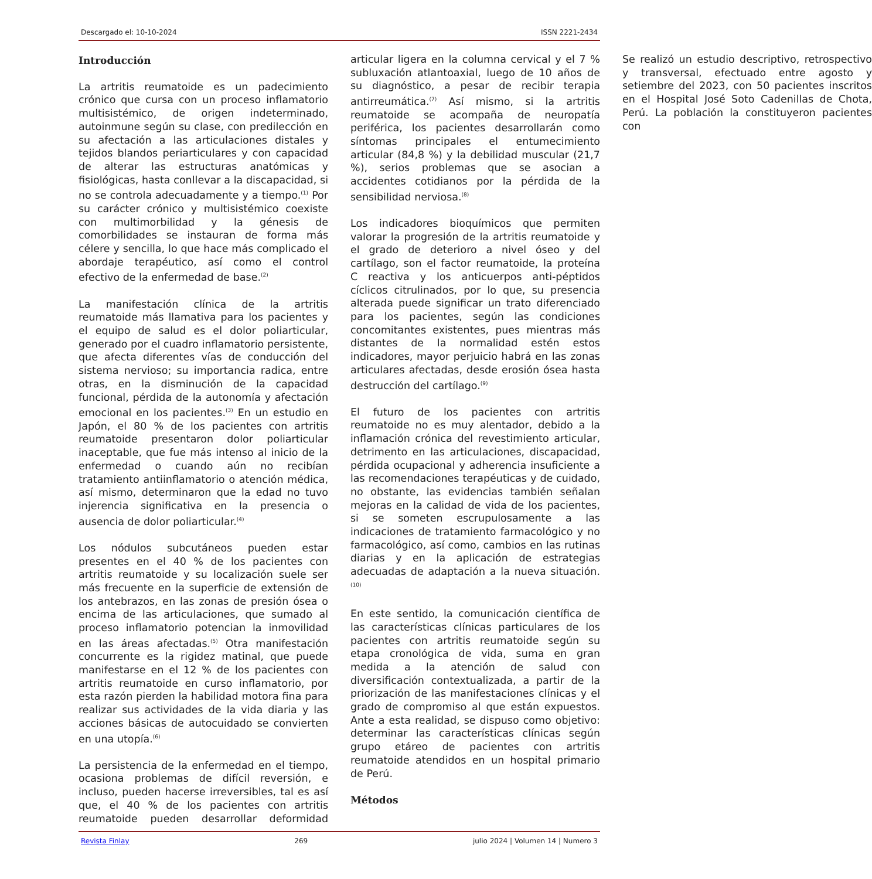Descargado el: 10-10-2024 ISSN 2221-2434
Introducción
La artritis reumatoide es un padecimiento crónico que cursa con un proceso inflamatorio multisistémico, de origen indeterminado, autoinmune según su clase, con predilección en su afectación a las articulaciones distales y tejidos blandos periarticulares y con capacidad de alterar las estructuras anatómicas y fisiológicas, hasta conllevar a la discapacidad, si no se controla adecuadamente y a tiempo.<sup>(1)</sup> Por su carácter crónico y multisistémico coexiste con multimorbilidad y la génesis de comorbilidades se instauran de forma más célere y sencilla, lo que hace más complicado el abordaje terapéutico, así como el control efectivo de la enfermedad de base.<sup>(2)</sup>
La manifestación clínica de la artritis reumatoide más llamativa para los pacientes y el equipo de salud es el dolor poliarticular, generado por el cuadro inflamatorio persistente, que afecta diferentes vías de conducción del sistema nervioso; su importancia radica, entre otras, en la disminución de la capacidad funcional, pérdida de la autonomía y afectación emocional en los pacientes.<sup>(3)</sup> En un estudio en Japón, el 80 % de los pacientes con artritis reumatoide presentaron dolor poliarticular inaceptable, que fue más intenso al inicio de la enfermedad o cuando aún no recibían tratamiento antiinflamatorio o atención médica, así mismo, determinaron que la edad no tuvo injerencia significativa en la presencia o ausencia de dolor poliarticular.<sup>(4)</sup>
Los nódulos subcutáneos pueden estar presentes en el 40 % de los pacientes con artritis reumatoide y su localización suele ser más frecuente en la superficie de extensión de los antebrazos, en las zonas de presión ósea o encima de las articulaciones, que sumado al proceso inflamatorio potencian la inmovilidad en las áreas afectadas.<sup>(5)</sup> Otra manifestación concurrente es la rigidez matinal, que puede manifestarse en el 12 % de los pacientes con artritis reumatoide en curso inflamatorio, por esta razón pierden la habilidad motora fina para realizar sus actividades de la vida diaria y las acciones básicas de autocuidado se convierten en una utopía.<sup>(6)</sup>
La persistencia de la enfermedad en el tiempo, ocasiona problemas de difícil reversión, e incluso, pueden hacerse irreversibles, tal es así que, el 40 % de los pacientes con artritis reumatoide pueden desarrollar deformidad articular ligera en la columna cervical y el 7 % subluxación atlantoaxial, luego de 10 años de su diagnóstico, a pesar de recibir terapia antirreumática.<sup>(7)</sup> Así mismo, si la artritis reumatoide se acompaña de neuropatía periférica, los pacientes desarrollarán como síntomas principales el entumecimiento articular (84,8 %) y la debilidad muscular (21,7 %), serios problemas que se asocian a accidentes cotidianos por la pérdida de la sensibilidad nerviosa.<sup>(8)</sup>
Los indicadores bioquímicos que permiten valorar la progresión de la artritis reumatoide y el grado de deterioro a nivel óseo y del cartílago, son el factor reumatoide, la proteína C reactiva y los anticuerpos anti-péptidos cíclicos citrulinados, por lo que, su presencia alterada puede significar un trato diferenciado para los pacientes, según las condiciones concomitantes existentes, pues mientras más distantes de la normalidad estén estos indicadores, mayor perjuicio habrá en las zonas articulares afectadas, desde erosión ósea hasta destrucción del cartílago.<sup>(9)</sup>
El futuro de los pacientes con artritis reumatoide no es muy alentador, debido a la inflamación crónica del revestimiento articular, detrimento en las articulaciones, discapacidad, pérdida ocupacional y adherencia insuficiente a las recomendaciones terapéuticas y de cuidado, no obstante, las evidencias también señalan mejoras en la calidad de vida de los pacientes, si se someten escrupulosamente a las indicaciones de tratamiento farmacológico y no farmacológico, así como, cambios en las rutinas diarias y en la aplicación de estrategias adecuadas de adaptación a la nueva situación.<sup>(10)</sup>
En este sentido, la comunicación científica de las características clínicas particulares de los pacientes con artritis reumatoide según su etapa cronológica de vida, suma en gran medida a la atención de salud con diversificación contextualizada, a partir de la priorización de las manifestaciones clínicas y el grado de compromiso al que están expuestos. Ante a esta realidad, se dispuso como objetivo: determinar las características clínicas según grupo etáreo de pacientes con artritis reumatoide atendidos en un hospital primario de Perú.
Métodos
Se realizó un estudio descriptivo, retrospectivo y transversal, efectuado entre agosto y setiembre del 2023, con 50 pacientes inscritos en el Hospital José Soto Cadenillas de Chota, Perú. La población la constituyeron pacientes con
Revista Finlay 269 julio 2024 | Volumen 14 | Numero 3